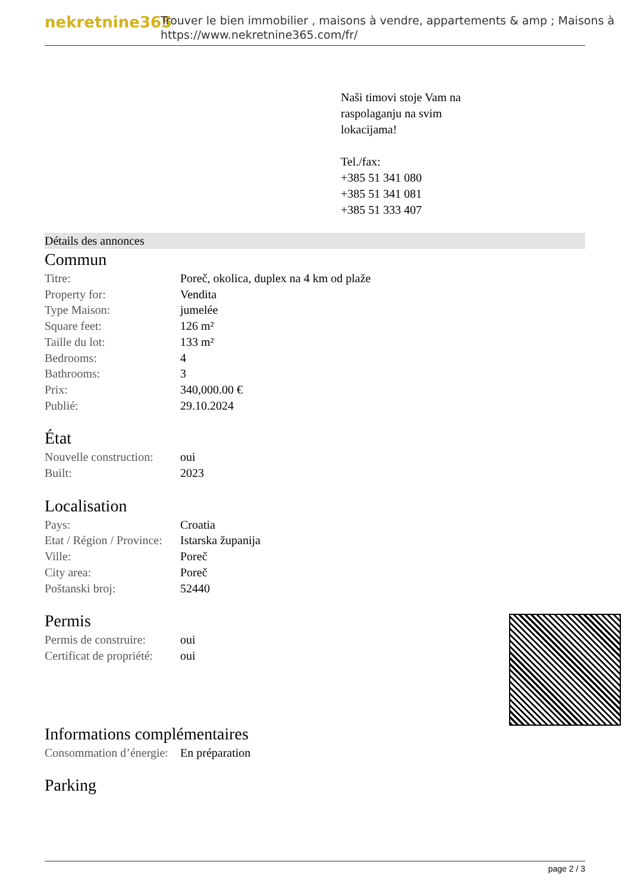nekretnine365
Trouver le bien immobilier , maisons à vendre, appartements & amp ; Maisons à
https://www.nekretnine365.com/fr/
Naši timovi stoje Vam na
raspolaganju na svim
lokacijama!
Tel./fax:
+385 51 341 080
+385 51 341 081
+385 51 333 407
Détails des annonces
Commun
| Titre: | Poreč, okolica, duplex na 4 km od plaže |
| Property for: | Vendita |
| Type Maison: | jumelée |
| Square feet: | 126 m² |
| Taille du lot: | 133 m² |
| Bedrooms: | 4 |
| Bathrooms: | 3 |
| Prix: | 340,000.00 € |
| Publié: | 29.10.2024 |
État
| Nouvelle construction: | oui |
| Built: | 2023 |
Localisation
| Pays: | Croatia |
| Etat / Région / Province: | Istarska županija |
| Ville: | Poreč |
| City area: | Poreč |
| Poštanski broj: | 52440 |
Permis
| Permis de construire: | oui |
| Certificat de propriété: | oui |
Informations complémentaires
| Consommation d’énergie: | En préparation |
Parking
page 2 / 3